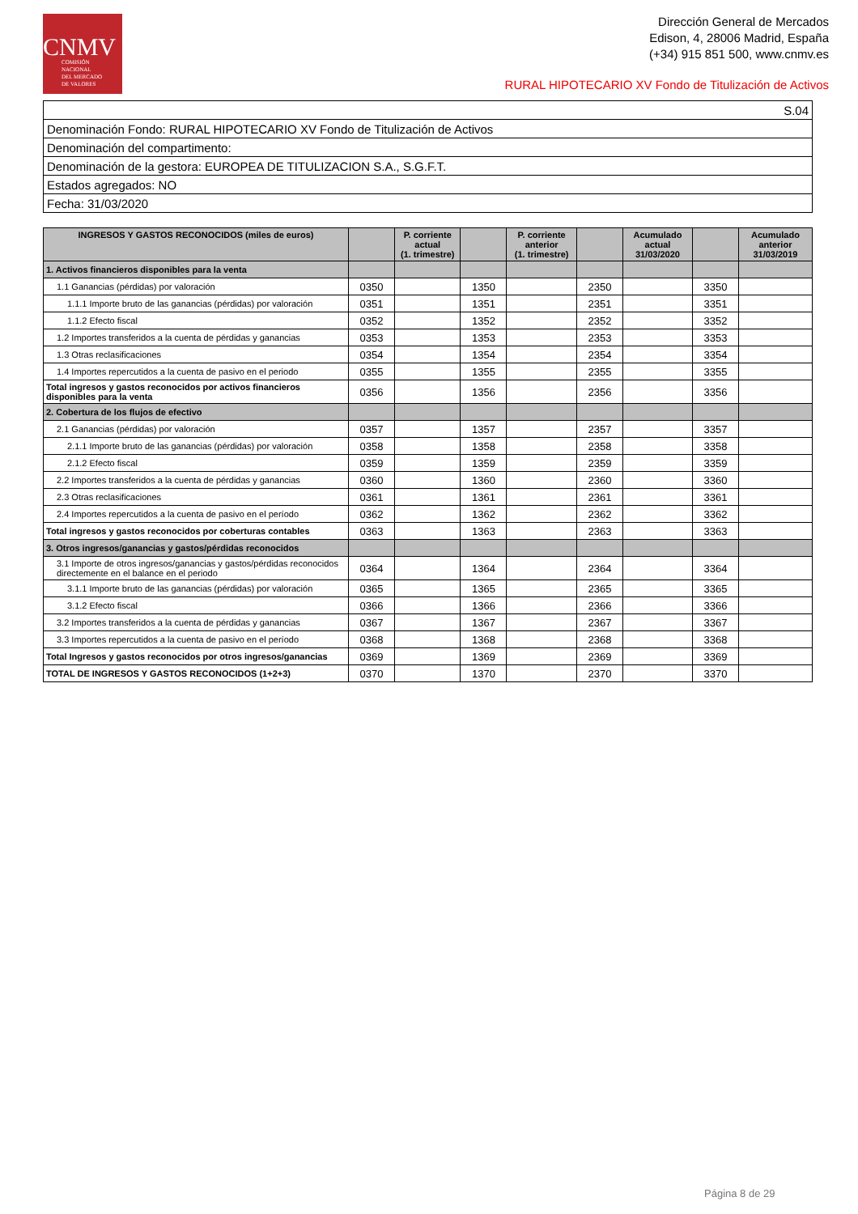CNMV
COMISIÓN
NACIONAL
DEL MERCADO
DE VALORES
Dirección General de Mercados
Edison, 4, 28006 Madrid, España
(+34) 915 851 500, www.cnmv.es
RURAL HIPOTECARIO XV Fondo de Titulización de Activos
| S.04 |
| Denominación Fondo: RURAL HIPOTECARIO XV Fondo de Titulización de Activos |
| Denominación del compartimento: |
| Denominación de la gestora: EUROPEA DE TITULIZACION S.A., S.G.F.T. |
| Estados agregados: NO |
| Fecha: 31/03/2020 |
| INGRESOS Y GASTOS RECONOCIDOS (miles de euros) | | P. corriente actual (1. trimestre) | | P. corriente anterior (1. trimestre) | | Acumulado actual 31/03/2020 | | Acumulado anterior 31/03/2019 |
| --- | --- | --- | --- | --- | --- | --- | --- | --- |
| 1. Activos financieros disponibles para la venta | | | | | | | | |
| 1.1 Ganancias (pérdidas) por valoración | 0350 | | 1350 | | 2350 | | 3350 | |
| 1.1.1 Importe bruto de las ganancias (pérdidas) por valoración | 0351 | | 1351 | | 2351 | | 3351 | |
| 1.1.2 Efecto fiscal | 0352 | | 1352 | | 2352 | | 3352 | |
| 1.2 Importes transferidos a la cuenta de pérdidas y ganancias | 0353 | | 1353 | | 2353 | | 3353 | |
| 1.3 Otras reclasificaciones | 0354 | | 1354 | | 2354 | | 3354 | |
| 1.4 Importes repercutidos a la cuenta de pasivo en el periodo | 0355 | | 1355 | | 2355 | | 3355 | |
| Total ingresos y gastos reconocidos por activos financieros disponibles para la venta | 0356 | | 1356 | | 2356 | | 3356 | |
| 2. Cobertura de los flujos de efectivo | | | | | | | | |
| 2.1 Ganancias (pérdidas) por valoración | 0357 | | 1357 | | 2357 | | 3357 | |
| 2.1.1 Importe bruto de las ganancias (pérdidas) por valoración | 0358 | | 1358 | | 2358 | | 3358 | |
| 2.1.2 Efecto fiscal | 0359 | | 1359 | | 2359 | | 3359 | |
| 2.2 Importes transferidos a la cuenta de pérdidas y ganancias | 0360 | | 1360 | | 2360 | | 3360 | |
| 2.3 Otras reclasificaciones | 0361 | | 1361 | | 2361 | | 3361 | |
| 2.4 Importes repercutidos a la cuenta de pasivo en el período | 0362 | | 1362 | | 2362 | | 3362 | |
| Total ingresos y gastos reconocidos por coberturas contables | 0363 | | 1363 | | 2363 | | 3363 | |
| 3. Otros ingresos/ganancias y gastos/pérdidas reconocidos | | | | | | | | |
| 3.1 Importe de otros ingresos/ganancias y gastos/pérdidas reconocidos directemente en el balance en el periodo | 0364 | | 1364 | | 2364 | | 3364 | |
| 3.1.1 Importe bruto de las ganancias (pérdidas) por valoración | 0365 | | 1365 | | 2365 | | 3365 | |
| 3.1.2 Efecto fiscal | 0366 | | 1366 | | 2366 | | 3366 | |
| 3.2 Importes transferidos a la cuenta de pérdidas y ganancias | 0367 | | 1367 | | 2367 | | 3367 | |
| 3.3 Importes repercutidos a la cuenta de pasivo en el período | 0368 | | 1368 | | 2368 | | 3368 | |
| Total Ingresos y gastos reconocidos por otros ingresos/ganancias | 0369 | | 1369 | | 2369 | | 3369 | |
| TOTAL DE INGRESOS Y GASTOS RECONOCIDOS (1+2+3) | 0370 | | 1370 | | 2370 | | 3370 | |
Página 8 de 29